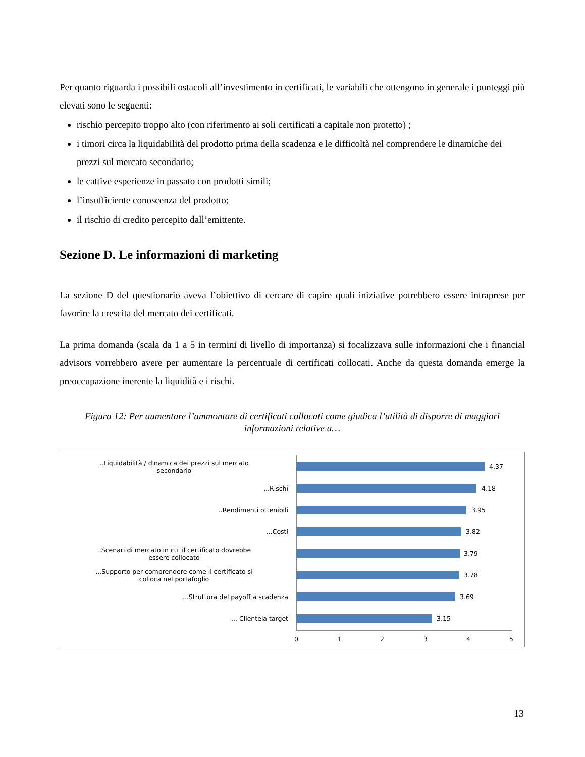Per quanto riguarda i possibili ostacoli all’investimento in certificati, le variabili che ottengono in generale i punteggi più elevati sono le seguenti:
rischio percepito troppo alto (con riferimento ai soli certificati a capitale non protetto) ;
i timori circa la liquidabilità del prodotto prima della scadenza e le difficoltà nel comprendere le dinamiche dei prezzi sul mercato secondario;
le cattive esperienze in passato con prodotti simili;
l’insufficiente conoscenza del prodotto;
il rischio di credito percepito dall’emittente.
Sezione D. Le informazioni di marketing
La sezione D del questionario aveva l’obiettivo di cercare di capire quali iniziative potrebbero essere intraprese per favorire la crescita del mercato dei certificati.
La prima domanda (scala da 1 a 5 in termini di livello di importanza) si focalizzava sulle informazioni che i financial advisors vorrebbero avere per aumentare la percentuale di certificati collocati. Anche da questa domanda emerge la preoccupazione inerente la liquidità e i rischi.
Figura 12: Per aumentare l’ammontare di certificati collocati come giudica l’utilità di disporre di maggiori informazioni relative a…
..Liquidabilità / dinamica dei prezzi sul mercato
secondario
4.37
...Rischi
4.18
..Rendimenti ottenibili
3.95
...Costi
3.82
..Scenari di mercato in cui il certificato dovrebbe
essere collocato
3.79
...Supporto per comprendere come il certificato si
colloca nel portafoglio
3.78
...Struttura del payoff a scadenza
3.69
... Clientela target
3.15
0 1 2 3 4 5
13